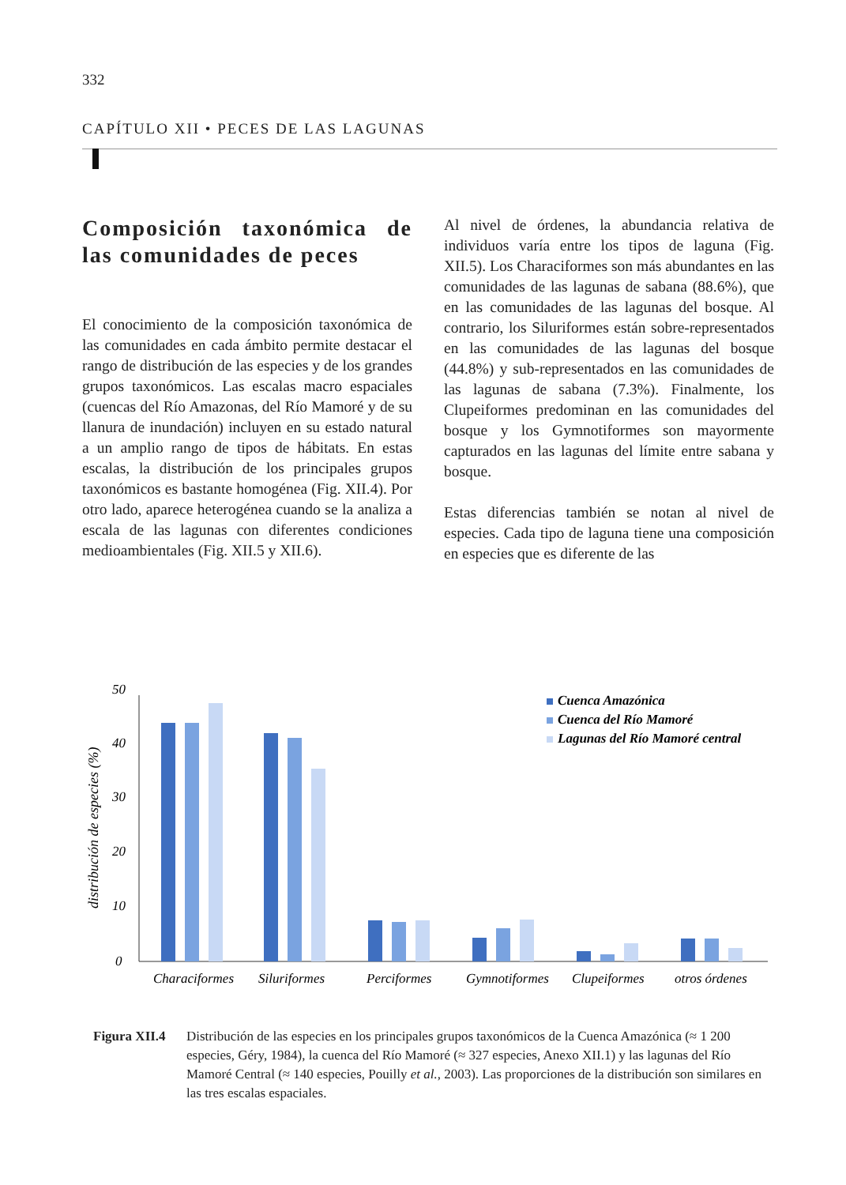332
CAPÍTULO XII • PECES DE LAS LAGUNAS
Composición taxonómica de las comunidades de peces
El conocimiento de la composición taxonómica de las comunidades en cada ámbito permite destacar el rango de distribución de las especies y de los grandes grupos taxonómicos. Las escalas macro espaciales (cuencas del Río Amazonas, del Río Mamoré y de su llanura de inundación) incluyen en su estado natural a un amplio rango de tipos de hábitats. En estas escalas, la distribución de los principales grupos taxonómicos es bastante homogénea (Fig. XII.4). Por otro lado, aparece heterogénea cuando se la analiza a escala de las lagunas con diferentes condiciones medioambientales (Fig. XII.5 y XII.6).
Al nivel de órdenes, la abundancia relativa de individuos varía entre los tipos de laguna (Fig. XII.5). Los Characiformes son más abundantes en las comunidades de las lagunas de sabana (88.6%), que en las comunidades de las lagunas del bosque. Al contrario, los Siluriformes están sobre-representados en las comunidades de las lagunas del bosque (44.8%) y sub-representados en las comunidades de las lagunas de sabana (7.3%). Finalmente, los Clupeiformes predominan en las comunidades del bosque y los Gymnotiformes son mayormente capturados en las lagunas del límite entre sabana y bosque.
Estas diferencias también se notan al nivel de especies. Cada tipo de laguna tiene una composición en especies que es diferente de las
distribución de especies (%)
0
10
20
30
40
50
Characiformes
Siluriformes
Perciformes
Gymnotiformes
Clupeiformes
otros órdenes
Cuenca Amazónica
Cuenca del Río Mamoré
Lagunas del Río Mamoré central
Figura XII.4 Distribución de las especies en los principales grupos taxonómicos de la Cuenca Amazónica (≈ 1 200 especies, Géry, 1984), la cuenca del Río Mamoré (≈ 327 especies, Anexo XII.1) y las lagunas del Río Mamoré Central (≈ 140 especies, Pouilly et al., 2003). Las proporciones de la distribución son similares en las tres escalas espaciales.